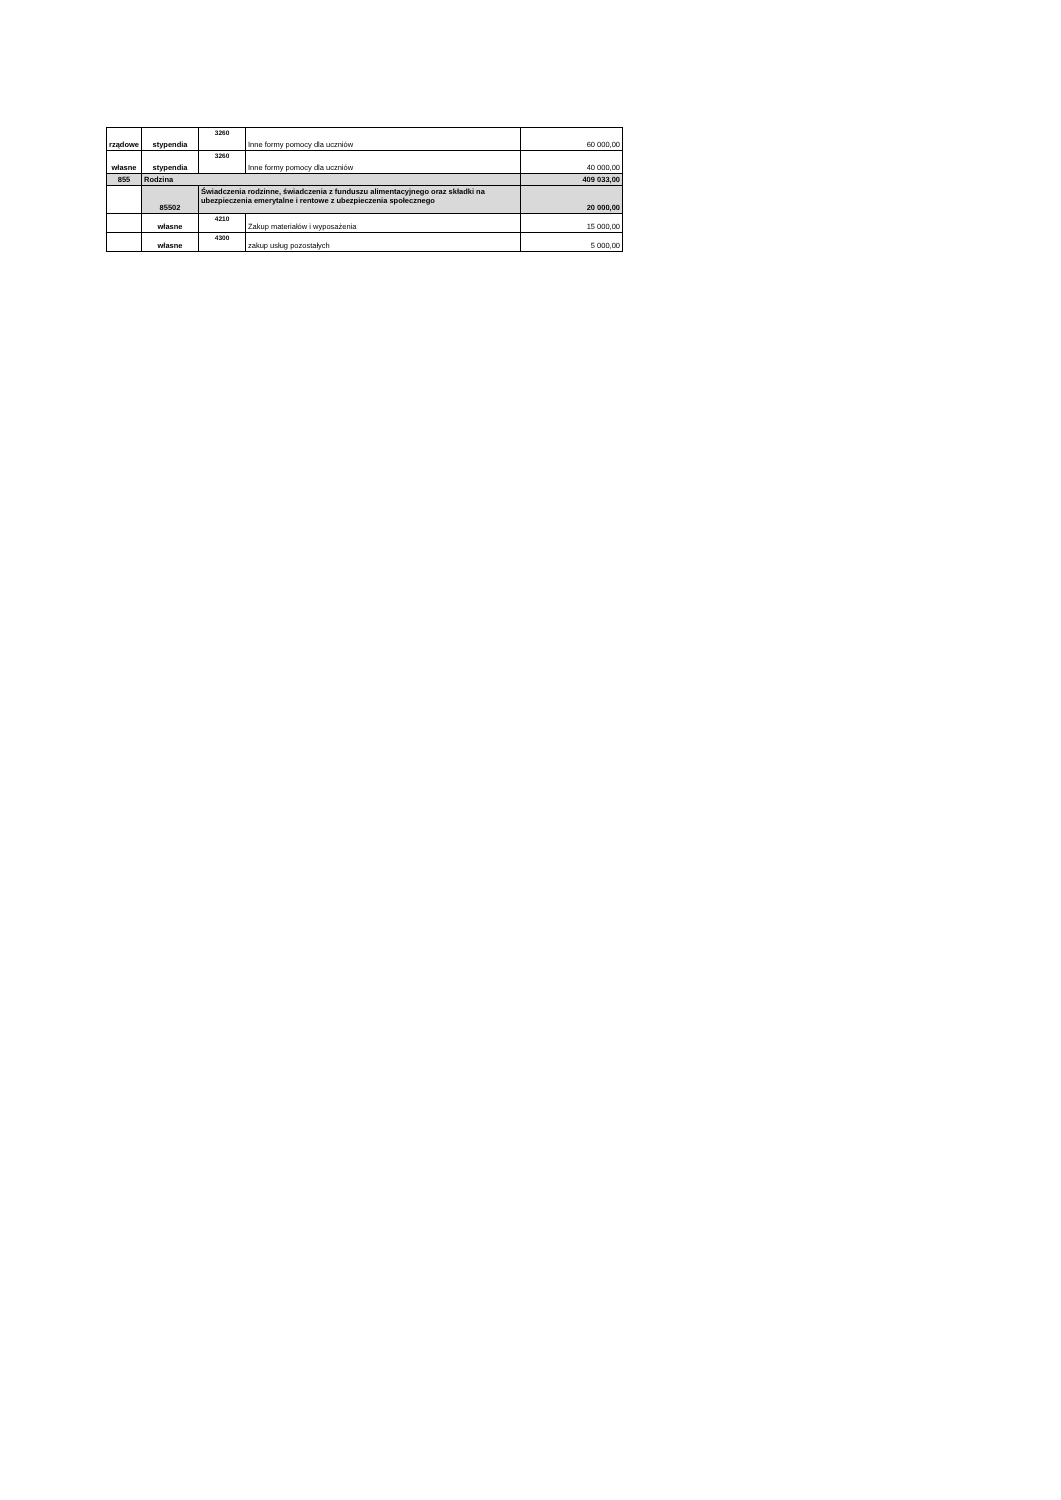| rządowe | stypendia | 3260 | Inne formy pomocy dla uczniów | 60 000,00 |
| własne | stypendia | 3260 | Inne formy pomocy dla uczniów | 40 000,00 |
| 855 | Rodzina | | | 409 033,00 |
| | 85502 | Świadczenia rodzinne, świadczenia z funduszu alimentacyjnego oraz składki na ubezpieczenia emerytalne i rentowe z ubezpieczenia społecznego | | 20 000,00 |
| | własne | 4210 | Zakup materiałów i wyposażenia | 15 000,00 |
| | własne | 4300 | zakup usług pozostałych | 5 000,00 |